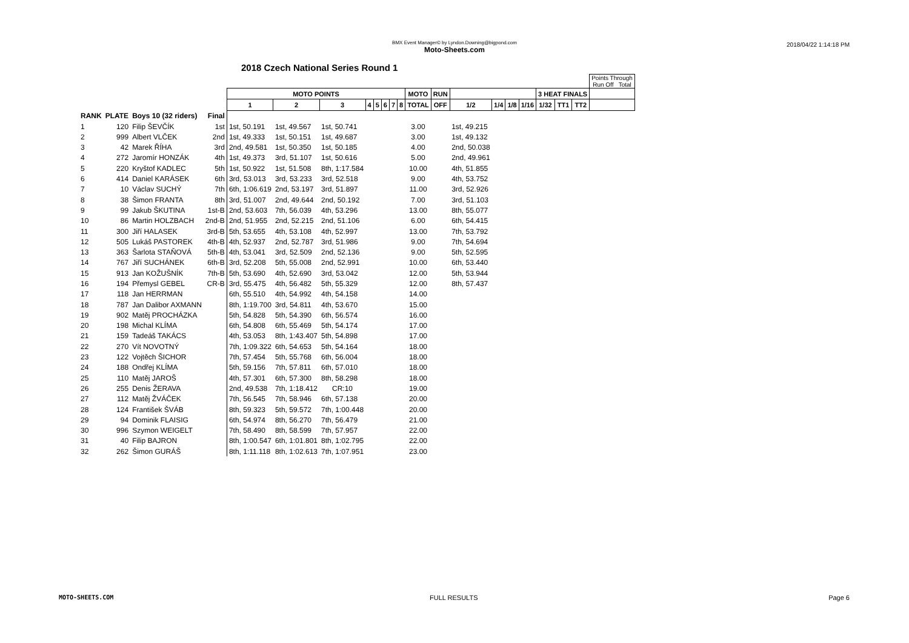BMX Event Manager© by Lyndon.Downing@bigpond.com
Moto-Sheets.com
2018/04/22 1:14:18 PM
2018 Czech National Series Round 1
| | | | | | | | | | | | | | | | | | | | | | Points Through Run Off Total |
| | | | | MOTO POINTS | | | | | | | | MOTO | RUN | | | | | 3 HEAT FINALS | | | |
| | | | | 1 | 2 | 3 | 4 | 5 | 6 | 7 | 8 | TOTAL | OFF | 1/2 | 1/4 | 1/8 | 1/16 | 1/32 | TT1 | TT2 | |
| RANK | PLATE | Boys 10 (32 riders) | Final | | | | | | | | | | | | | | | | | | |
| 1 | 120 | Filip ŠEVČÍK | 1st | 1st, 50.191 | 1st, 49.567 | 1st, 50.741 | | | | | | 3.00 | | 1st, 49.215 | | | | | | | |
| 2 | 999 | Albert VLČEK | 2nd | 1st, 49.333 | 1st, 50.151 | 1st, 49.687 | | | | | | 3.00 | | 1st, 49.132 | | | | | | | |
| 3 | 42 | Marek ŘÍHA | 3rd | 2nd, 49.581 | 1st, 50.350 | 1st, 50.185 | | | | | | 4.00 | | 2nd, 50.038 | | | | | | | |
| 4 | 272 | Jaromír HONZÁK | 4th | 1st, 49.373 | 3rd, 51.107 | 1st, 50.616 | | | | | | 5.00 | | 2nd, 49.961 | | | | | | | |
| 5 | 220 | Kryštof KADLEC | 5th | 1st, 50.922 | 1st, 51.508 | 8th, 1:17.584 | | | | | | 10.00 | | 4th, 51.855 | | | | | | | |
| 6 | 414 | Daniel KARÁSEK | 6th | 3rd, 53.013 | 3rd, 53.233 | 3rd, 52.518 | | | | | | 9.00 | | 4th, 53.752 | | | | | | | |
| 7 | 10 | Václav SUCHÝ | 7th | 6th, 1:06.619 | 2nd, 53.197 | 3rd, 51.897 | | | | | | 11.00 | | 3rd, 52.926 | | | | | | | |
| 8 | 38 | Šimon FRANTA | 8th | 3rd, 51.007 | 2nd, 49.644 | 2nd, 50.192 | | | | | | 7.00 | | 3rd, 51.103 | | | | | | | |
| 9 | 99 | Jakub ŠKUTINA | 1st-B | 2nd, 53.603 | 7th, 56.039 | 4th, 53.296 | | | | | | 13.00 | | 8th, 55.077 | | | | | | | |
| 10 | 86 | Martin HOLZBACH | 2nd-B | 2nd, 51.955 | 2nd, 52.215 | 2nd, 51.106 | | | | | | 6.00 | | 6th, 54.415 | | | | | | | |
| 11 | 300 | Jiří HALASEK | 3rd-B | 5th, 53.655 | 4th, 53.108 | 4th, 52.997 | | | | | | 13.00 | | 7th, 53.792 | | | | | | | |
| 12 | 505 | Lukáš PASTOREK | 4th-B | 4th, 52.937 | 2nd, 52.787 | 3rd, 51.986 | | | | | | 9.00 | | 7th, 54.694 | | | | | | | |
| 13 | 363 | Šarlota STAŇOVÁ | 5th-B | 4th, 53.041 | 3rd, 52.509 | 2nd, 52.136 | | | | | | 9.00 | | 5th, 52.595 | | | | | | | |
| 14 | 767 | Jiří SUCHÁNEK | 6th-B | 3rd, 52.208 | 5th, 55.008 | 2nd, 52.991 | | | | | | 10.00 | | 6th, 53.440 | | | | | | | |
| 15 | 913 | Jan KOŽUŠNÍK | 7th-B | 5th, 53.690 | 4th, 52.690 | 3rd, 53.042 | | | | | | 12.00 | | 5th, 53.944 | | | | | | | |
| 16 | 194 | Přemysl GEBEL | CR-B | 3rd, 55.475 | 4th, 56.482 | 5th, 55.329 | | | | | | 12.00 | | 8th, 57.437 | | | | | | | |
| 17 | 118 | Jan HERRMAN | | 6th, 55.510 | 4th, 54.992 | 4th, 54.158 | | | | | | 14.00 | | | | | | | | | |
| 18 | 787 | Jan Dalibor AXMANN | | 8th, 1:19.700 | 3rd, 54.811 | 4th, 53.670 | | | | | | 15.00 | | | | | | | | | |
| 19 | 902 | Matěj PROCHÁZKA | | 5th, 54.828 | 5th, 54.390 | 6th, 56.574 | | | | | | 16.00 | | | | | | | | | |
| 20 | 198 | Michal KLÍMA | | 6th, 54.808 | 6th, 55.469 | 5th, 54.174 | | | | | | 17.00 | | | | | | | | | |
| 21 | 159 | Tadeáš TAKÁCS | | 4th, 53.053 | 8th, 1:43.407 | 5th, 54.898 | | | | | | 17.00 | | | | | | | | | |
| 22 | 270 | Vít NOVOTNÝ | | 7th, 1:09.322 | 6th, 54.653 | 5th, 54.164 | | | | | | 18.00 | | | | | | | | | |
| 23 | 122 | Vojtěch ŠICHOR | | 7th, 57.454 | 5th, 55.768 | 6th, 56.004 | | | | | | 18.00 | | | | | | | | | |
| 24 | 188 | Ondřej KLÍMA | | 5th, 59.156 | 7th, 57.811 | 6th, 57.010 | | | | | | 18.00 | | | | | | | | | |
| 25 | 110 | Matěj JAROŠ | | 4th, 57.301 | 6th, 57.300 | 8th, 58.298 | | | | | | 18.00 | | | | | | | | | |
| 26 | 255 | Denis ŽERAVA | | 2nd, 49.538 | 7th, 1:18.412 | CR:10 | | | | | | 19.00 | | | | | | | | | |
| 27 | 112 | Matěj ŽVÁČEK | | 7th, 56.545 | 7th, 58.946 | 6th, 57.138 | | | | | | 20.00 | | | | | | | | | |
| 28 | 124 | František ŠVÁB | | 8th, 59.323 | 5th, 59.572 | 7th, 1:00.448 | | | | | | 20.00 | | | | | | | | | |
| 29 | 94 | Dominik FLAISIG | | 6th, 54.974 | 8th, 56.270 | 7th, 56.479 | | | | | | 21.00 | | | | | | | | | |
| 30 | 996 | Szymon WEIGELT | | 7th, 58.490 | 8th, 58.599 | 7th, 57.957 | | | | | | 22.00 | | | | | | | | | |
| 31 | 40 | Filip BAJRON | | 8th, 1:00.547 | 6th, 1:01.801 | 8th, 1:02.795 | | | | | | 22.00 | | | | | | | | | |
| 32 | 262 | Šimon GURÁŠ | | 8th, 1:11.118 | 8th, 1:02.613 | 7th, 1:07.951 | | | | | | 23.00 | | | | | | | | | |
MOTO-SHEETS.COM FULL RESULTS Page 6